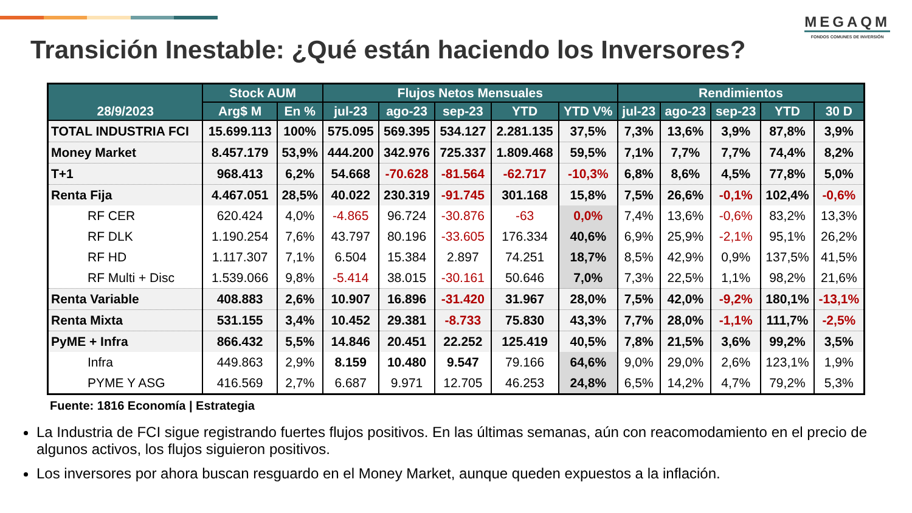MEGAQM
FONDOS COMUNES DE INVERSIÓN
Transición Inestable: ¿Qué están haciendo los Inversores?
| 28/9/2023 | Stock AUM | | Flujos Netos Mensuales | | | | | Rendimientos | | | | |
| --- | --- | --- | --- | --- | --- | --- | --- | --- | --- | --- | --- | --- |
| | Arg$ M | En % | jul-23 | ago-23 | sep-23 | YTD | YTD V% | jul-23 | ago-23 | sep-23 | YTD | 30 D |
| TOTAL INDUSTRIA FCI | 15.699.113 | 100% | 575.095 | 569.395 | 534.127 | 2.281.135 | 37,5% | 7,3% | 13,6% | 3,9% | 87,8% | 3,9% |
| Money Market | 8.457.179 | 53,9% | 444.200 | 342.976 | 725.337 | 1.809.468 | 59,5% | 7,1% | 7,7% | 7,7% | 74,4% | 8,2% |
| T+1 | 968.413 | 6,2% | 54.668 | -70.628 | -81.564 | -62.717 | -10,3% | 6,8% | 8,6% | 4,5% | 77,8% | 5,0% |
| Renta Fija | 4.467.051 | 28,5% | 40.022 | 230.319 | -91.745 | 301.168 | 15,8% | 7,5% | 26,6% | -0,1% | 102,4% | -0,6% |
| RF CER | 620.424 | 4,0% | -4.865 | 96.724 | -30.876 | -63 | 0,0% | 7,4% | 13,6% | -0,6% | 83,2% | 13,3% |
| RF DLK | 1.190.254 | 7,6% | 43.797 | 80.196 | -33.605 | 176.334 | 40,6% | 6,9% | 25,9% | -2,1% | 95,1% | 26,2% |
| RF HD | 1.117.307 | 7,1% | 6.504 | 15.384 | 2.897 | 74.251 | 18,7% | 8,5% | 42,9% | 0,9% | 137,5% | 41,5% |
| RF Multi + Disc | 1.539.066 | 9,8% | -5.414 | 38.015 | -30.161 | 50.646 | 7,0% | 7,3% | 22,5% | 1,1% | 98,2% | 21,6% |
| Renta Variable | 408.883 | 2,6% | 10.907 | 16.896 | -31.420 | 31.967 | 28,0% | 7,5% | 42,0% | -9,2% | 180,1% | -13,1% |
| Renta Mixta | 531.155 | 3,4% | 10.452 | 29.381 | -8.733 | 75.830 | 43,3% | 7,7% | 28,0% | -1,1% | 111,7% | -2,5% |
| PyME + Infra | 866.432 | 5,5% | 14.846 | 20.451 | 22.252 | 125.419 | 40,5% | 7,8% | 21,5% | 3,6% | 99,2% | 3,5% |
| Infra | 449.863 | 2,9% | 8.159 | 10.480 | 9.547 | 79.166 | 64,6% | 9,0% | 29,0% | 2,6% | 123,1% | 1,9% |
| PYME Y ASG | 416.569 | 2,7% | 6.687 | 9.971 | 12.705 | 46.253 | 24,8% | 6,5% | 14,2% | 4,7% | 79,2% | 5,3% |
Fuente: 1816 Economía | Estrategia
La Industria de FCI sigue registrando fuertes flujos positivos. En las últimas semanas, aún con reacomodamiento en el precio de algunos activos, los flujos siguieron positivos.
Los inversores por ahora buscan resguardo en el Money Market, aunque queden expuestos a la inflación.